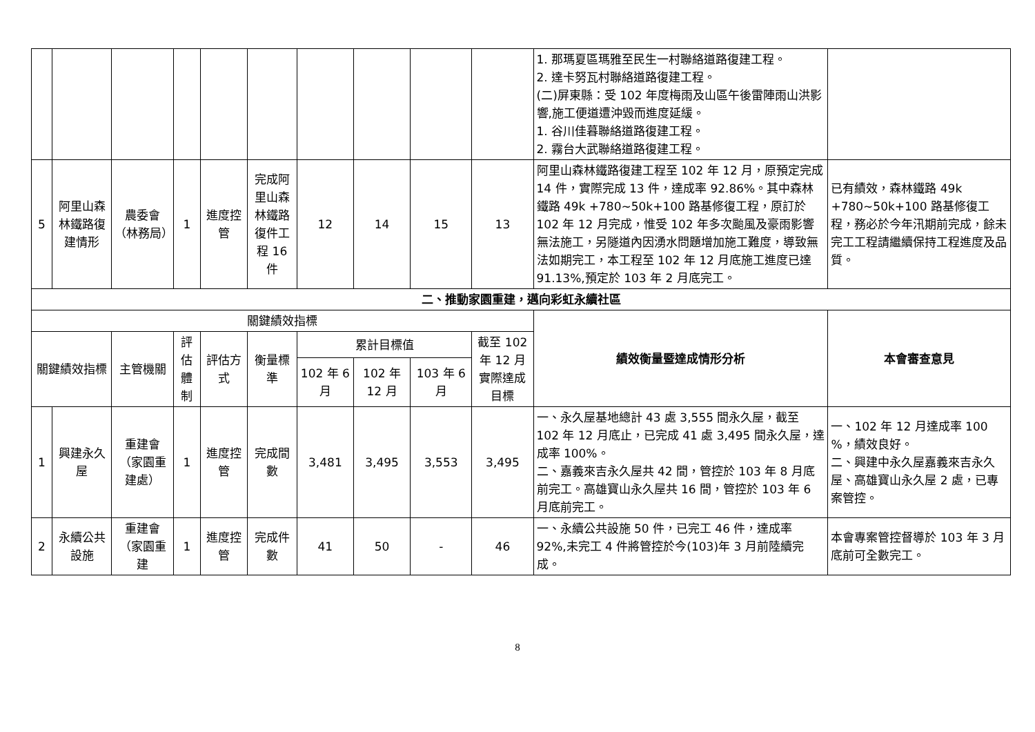| | | | | | | | | | | 1. 那瑪夏區瑪雅至民生一村聯絡道路復建工程。 2. 達卡努瓦村聯絡道路復建工程。 (二)屏東縣：受 102 年度梅雨及山區午後雷陣雨山洪影響,施工便道遭沖毀而進度延緩。 1. 谷川佳暮聯絡道路復建工程。 2. 霧台大武聯絡道路復建工程。 | |
| 5 | 阿里山森林鐵路復建情形 | 農委會（林務局） | 1 | 進度控管 | 完成阿里山森林鐵路復件工程 16 件 | 12 | 14 | 15 | 13 | 阿里山森林鐵路復建工程至 102 年 12 月，原預定完成 14 件，實際完成 13 件，達成率 92.86%。其中森林鐵路 49k +780~50k+100 路基修復工程，原訂於 102 年 12 月完成，惟受 102 年多次颱風及豪雨影響無法施工，另隧道內因湧水問題增加施工難度，導致無法如期完工，本工程至 102 年 12 月底施工進度已達 91.13%,預定於 103 年 2 月底完工。 | 已有績效，森林鐵路 49k +780~50k+100 路基修復工程，務必於今年汛期前完成，餘未完工工程請繼續保持工程進度及品質。 |
| 二、推動家園重建，邁向彩虹永續社區 | | | | | | | | | | | |
| 關鍵績效指標 | | | | | | | | | | 績效衡量暨達成情形分析 | 本會審查意見 |
| 關鍵績效指標 | | 主管機關 | 評估體制 | 評估方式 | 衡量標準 | 累計目標值 | | | 截至 102 年 12 月實際達成目標 | | |
| | | | | | | 102 年 6 月 | 102 年 12 月 | 103 年 6 月 | | | |
| 1 | 興建永久屋 | 重建會（家園重建處） | 1 | 進度控管 | 完成間數 | 3,481 | 3,495 | 3,553 | 3,495 | 一、永久屋基地總計 43 處 3,555 間永久屋，截至 102 年 12 月底止，已完成 41 處 3,495 間永久屋，達成率 100%。 二、嘉義來吉永久屋共 42 間，管控於 103 年 8 月底前完工。高雄寶山永久屋共 16 間，管控於 103 年 6 月底前完工。 | 一、102 年 12 月達成率 100 %，績效良好。 二、興建中永久屋嘉義來吉永久屋、高雄寶山永久屋 2 處，已專案管控。 |
| 2 | 永續公共設施 | 重建會（家園重建 | 1 | 進度控管 | 完成件數 | 41 | 50 | - | 46 | 一、永續公共設施 50 件，已完工 46 件，達成率 92%,未完工 4 件將管控於今(103)年 3 月前陸續完成。 | 本會專案管控督導於 103 年 3 月底前可全數完工。 |
8